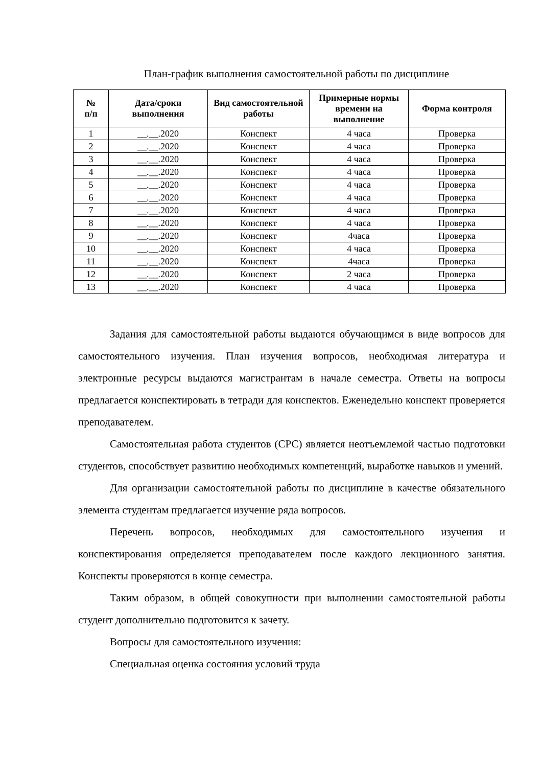План-график выполнения самостоятельной работы по дисциплине
| № п/п | Дата/сроки выполнения | Вид самостоятельной работы | Примерные нормы времени на выполнение | Форма контроля |
| --- | --- | --- | --- | --- |
| 1 | __.__.2020 | Конспект | 4 часа | Проверка |
| 2 | __.__.2020 | Конспект | 4 часа | Проверка |
| 3 | __.__.2020 | Конспект | 4 часа | Проверка |
| 4 | __.__.2020 | Конспект | 4 часа | Проверка |
| 5 | __.__.2020 | Конспект | 4 часа | Проверка |
| 6 | __.__.2020 | Конспект | 4 часа | Проверка |
| 7 | __.__.2020 | Конспект | 4 часа | Проверка |
| 8 | __.__.2020 | Конспект | 4 часа | Проверка |
| 9 | __.__.2020 | Конспект | 4часа | Проверка |
| 10 | __.__.2020 | Конспект | 4 часа | Проверка |
| 11 | __.__.2020 | Конспект | 4часа | Проверка |
| 12 | __.__.2020 | Конспект | 2 часа | Проверка |
| 13 | __.__.2020 | Конспект | 4 часа | Проверка |
Задания для самостоятельной работы выдаются обучающимся в виде вопросов для самостоятельного изучения. План изучения вопросов, необходимая литература и электронные ресурсы выдаются магистрантам в начале семестра. Ответы на вопросы предлагается конспектировать в тетради для конспектов. Еженедельно конспект проверяется преподавателем.
Самостоятельная работа студентов (СРС) является неотъемлемой частью подготовки студентов, способствует развитию необходимых компетенций, выработке навыков и умений.
Для организации самостоятельной работы по дисциплине в качестве обязательного элемента студентам предлагается изучение ряда вопросов.
Перечень вопросов, необходимых для самостоятельного изучения и конспектирования определяется преподавателем после каждого лекционного занятия. Конспекты проверяются в конце семестра.
Таким образом, в общей совокупности при выполнении самостоятельной работы студент дополнительно подготовится к зачету.
Вопросы для самостоятельного изучения:
Специальная оценка состояния условий труда